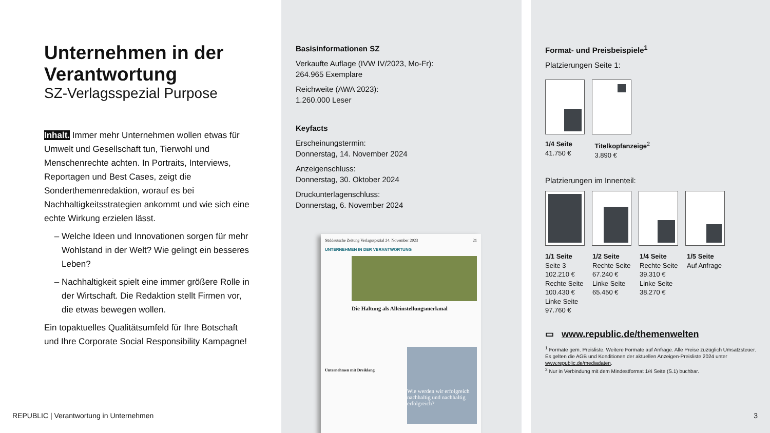Unternehmen in der Verantwortung
SZ-Verlagsspezial Purpose
Inhalt. Immer mehr Unternehmen wollen etwas für Umwelt und Gesellschaft tun, Tierwohl und Menschenrechte achten. In Portraits, Interviews, Reportagen und Best Cases, zeigt die Sonderthemenredaktion, worauf es bei Nachhaltigkeitsstrategien ankommt und wie sich eine echte Wirkung erzielen lässt.
Welche Ideen und Innovationen sorgen für mehr Wohlstand in der Welt? Wie gelingt ein besseres Leben?
Nachhaltigkeit spielt eine immer größere Rolle in der Wirtschaft. Die Redaktion stellt Firmen vor, die etwas bewegen wollen.
Ein topaktuelles Qualitätsumfeld für Ihre Botschaft und Ihre Corporate Social Responsibility Kampagne!
Basisinformationen SZ
Verkaufte Auflage (IVW IV/2023, Mo-Fr):
264.965 Exemplare
Reichweite (AWA 2023):
1.260.000 Leser
Keyfacts
Erscheinungstermin:
Donnerstag, 14. November 2024
Anzeigenschluss:
Donnerstag, 30. Oktober 2024
Druckunterlagenschluss:
Donnerstag, 6. November 2024
Süddeutsche Zeitung Verlagsspezial 24. November 2023 21
UNTERNEHMEN IN DER VERANTWORTUNG
Die Haltung als Alleinstellungsmerkmal
Unternehmen mit Dreiklang
Wie werden wir erfolgreich nachhaltig und nachhaltig erfolgreich?
Format- und Preisbeispiele<sup>1</sup>
Platzierungen Seite 1:
1/4 Seite
41.750 € Titelkopfanzeige<sup>2</sup>
3.890 €
Platzierungen im Innenteil:
1/1 Seite
Seite 3
102.210 €
Rechte Seite
100.430 €
Linke Seite
97.760 € 1/2 Seite
Rechte Seite
67.240 €
Linke Seite
65.450 € 1/4 Seite
Rechte Seite
39.310 €
Linke Seite
38.270 € 1/5 Seite
Auf Anfrage
▭ www.republic.de/themenwelten
<sup>1</sup> Formate gem. Preisliste. Weitere Formate auf Anfrage. Alle Preise zuzüglich Umsatzsteuer. Es gelten die AGB und Konditionen der aktuellen Anzeigen-Preisliste 2024 unter www.republic.de/mediadaten.
<sup>2</sup> Nur in Verbindung mit dem Mindestformat 1/4 Seite (S.1) buchbar.
REPUBLIC | Verantwortung in Unternehmen
3